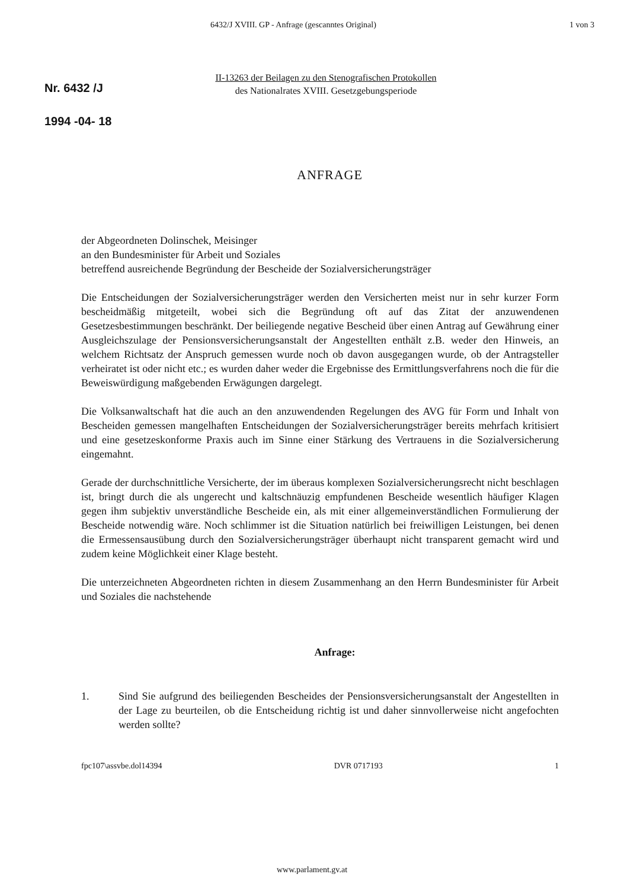6432/J XVIII. GP - Anfrage (gescanntes Original) 1 von 3
Nr. 6432 /J
1994 -04- 18
II-13263 der Beilagen zu den Stenografischen Protokollen
des Nationalrates XVIII. Gesetzgebungsperiode
ANFRAGE
der Abgeordneten Dolinschek, Meisinger
an den Bundesminister für Arbeit und Soziales
betreffend ausreichende Begründung der Bescheide der Sozialversicherungsträger
Die Entscheidungen der Sozialversicherungsträger werden den Versicherten meist nur in sehr kurzer Form bescheidmäßig mitgeteilt, wobei sich die Begründung oft auf das Zitat der anzuwendenen Gesetzesbestimmungen beschränkt. Der beiliegende negative Bescheid über einen Antrag auf Gewährung einer Ausgleichszulage der Pensionsversicherungsanstalt der Angestellten enthält z.B. weder den Hinweis, an welchem Richtsatz der Anspruch gemessen wurde noch ob davon ausgegangen wurde, ob der Antragsteller verheiratet ist oder nicht etc.; es wurden daher weder die Ergebnisse des Ermittlungsverfahrens noch die für die Beweiswürdigung maßgebenden Erwägungen dargelegt.
Die Volksanwaltschaft hat die auch an den anzuwendenden Regelungen des AVG für Form und Inhalt von Bescheiden gemessen mangelhaften Entscheidungen der Sozialversicherungsträger bereits mehrfach kritisiert und eine gesetzeskonforme Praxis auch im Sinne einer Stärkung des Vertrauens in die Sozialversicherung eingemahnt.
Gerade der durchschnittliche Versicherte, der im überaus komplexen Sozialversicherungsrecht nicht beschlagen ist, bringt durch die als ungerecht und kaltschnäuzig empfundenen Bescheide wesentlich häufiger Klagen gegen ihm subjektiv unverständliche Bescheide ein, als mit einer allgemeinverständlichen Formulierung der Bescheide notwendig wäre. Noch schlimmer ist die Situation natürlich bei freiwilligen Leistungen, bei denen die Ermessensausübung durch den Sozialversicherungsträger überhaupt nicht transparent gemacht wird und zudem keine Möglichkeit einer Klage besteht.
Die unterzeichneten Abgeordneten richten in diesem Zusammenhang an den Herrn Bundesminister für Arbeit und Soziales die nachstehende
Anfrage:
1. Sind Sie aufgrund des beiliegenden Bescheides der Pensionsversicherungsanstalt der Angestellten in der Lage zu beurteilen, ob die Entscheidung richtig ist und daher sinnvollerweise nicht angefochten werden sollte?
fpc107\assvbe.dol14394 DVR 0717193 1
www.parlament.gv.at